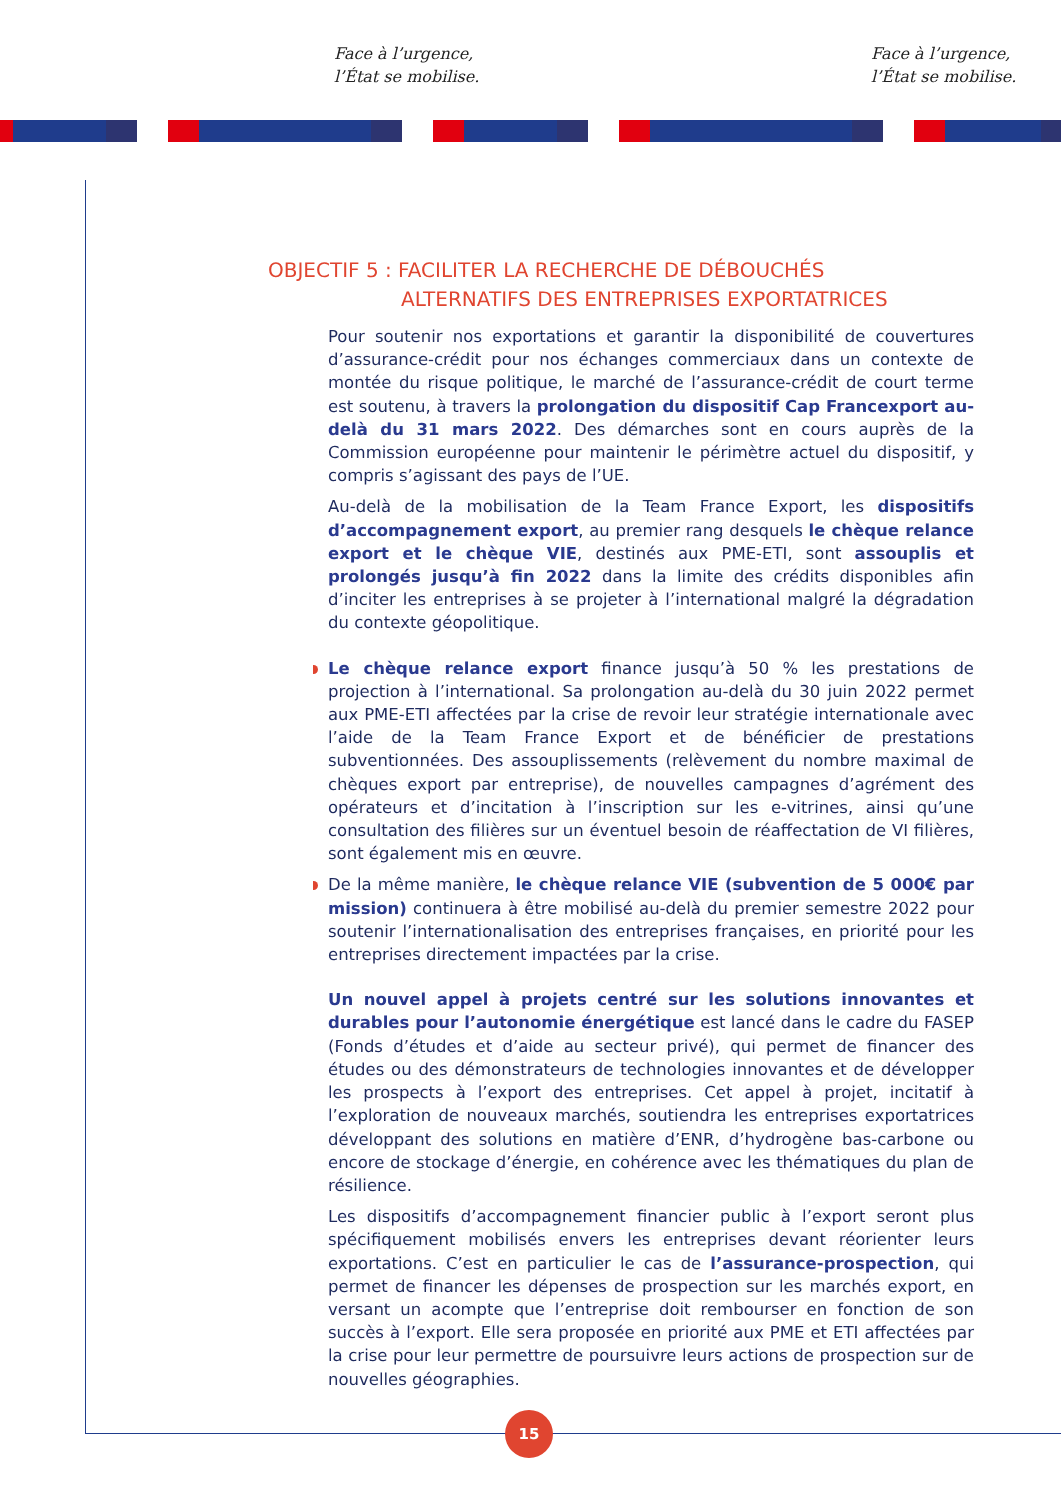Face à l’urgence,
l’État se mobilise.
Face à l’urgence,
l’État se mobilise.
OBJECTIF 5 : FACILITER LA RECHERCHE DE DÉBOUCHÉS
ALTERNATIFS DES ENTREPRISES EXPORTATRICES
Pour soutenir nos exportations et garantir la disponibilité de couvertures d’assurance-crédit pour nos échanges commerciaux dans un contexte de montée du risque politique, le marché de l’assurance-crédit de court terme est soutenu, à travers la prolongation du dispositif Cap Francexport au-delà du 31 mars 2022. Des démarches sont en cours auprès de la Commission européenne pour maintenir le périmètre actuel du dispositif, y compris s’agissant des pays de l’UE.
Au-delà de la mobilisation de la Team France Export, les dispositifs d’accompagnement export, au premier rang desquels le chèque relance export et le chèque VIE, destinés aux PME-ETI, sont assouplis et prolongés jusqu’à fin 2022 dans la limite des crédits disponibles afin d’inciter les entreprises à se projeter à l’international malgré la dégradation du contexte géopolitique.
Le chèque relance export finance jusqu’à 50 % les prestations de projection à l’international. Sa prolongation au-delà du 30 juin 2022 permet aux PME-ETI affectées par la crise de revoir leur stratégie internationale avec l’aide de la Team France Export et de bénéficier de prestations subventionnées. Des assouplissements (relèvement du nombre maximal de chèques export par entreprise), de nouvelles campagnes d’agrément des opérateurs et d’incitation à l’inscription sur les e-vitrines, ainsi qu’une consultation des filières sur un éventuel besoin de réaffectation de VI filières, sont également mis en œuvre.
De la même manière, le chèque relance VIE (subvention de 5 000€ par mission) continuera à être mobilisé au-delà du premier semestre 2022 pour soutenir l’internationalisation des entreprises françaises, en priorité pour les entreprises directement impactées par la crise.
Un nouvel appel à projets centré sur les solutions innovantes et durables pour l’autonomie énergétique est lancé dans le cadre du FASEP (Fonds d’études et d’aide au secteur privé), qui permet de financer des études ou des démonstrateurs de technologies innovantes et de développer les prospects à l’export des entreprises. Cet appel à projet, incitatif à l’exploration de nouveaux marchés, soutiendra les entreprises exportatrices développant des solutions en matière d’ENR, d’hydrogène bas-carbone ou encore de stockage d’énergie, en cohérence avec les thématiques du plan de résilience.
Les dispositifs d’accompagnement financier public à l’export seront plus spécifiquement mobilisés envers les entreprises devant réorienter leurs exportations. C’est en particulier le cas de l’assurance-prospection, qui permet de financer les dépenses de prospection sur les marchés export, en versant un acompte que l’entreprise doit rembourser en fonction de son succès à l’export. Elle sera proposée en priorité aux PME et ETI affectées par la crise pour leur permettre de poursuivre leurs actions de prospection sur de nouvelles géographies.
15